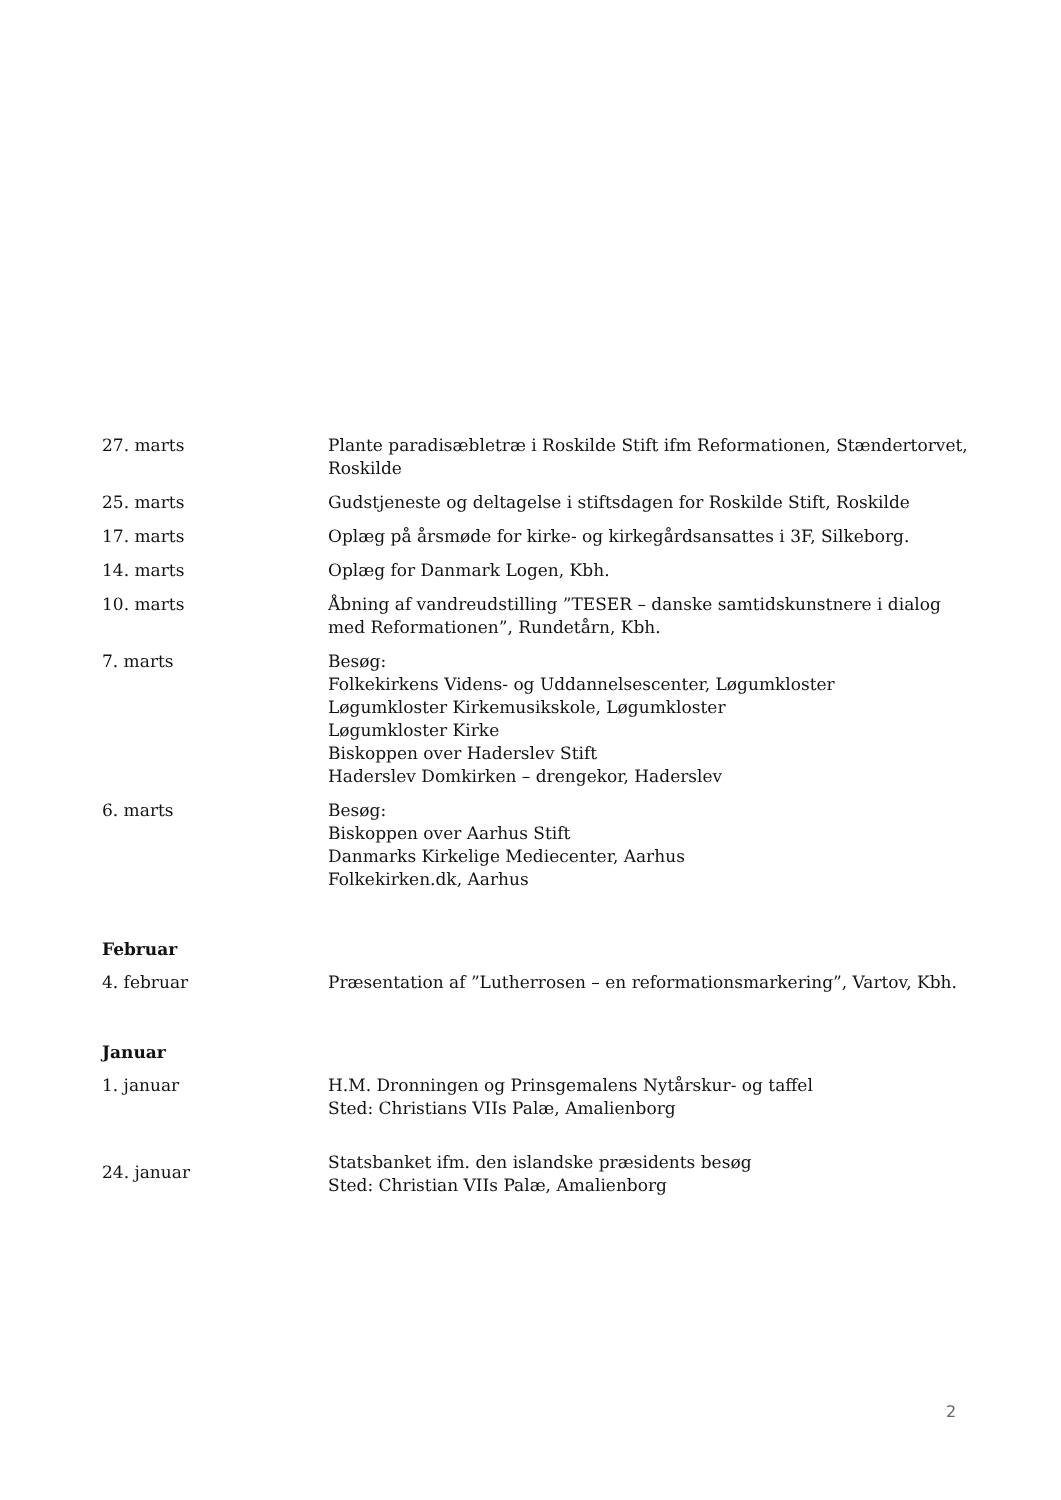| 27. marts | Plante paradisæbletræ i Roskilde Stift ifm Reformationen, Stændertorvet, Roskilde |
| 25. marts | Gudstjeneste og deltagelse i stiftsdagen for Roskilde Stift, Roskilde |
| 17. marts | Oplæg på årsmøde for kirke- og kirkegårdsansattes i 3F, Silkeborg. |
| 14. marts | Oplæg for Danmark Logen, Kbh. |
| 10. marts | Åbning af vandreudstilling ”TESER – danske samtidskunstnere i dialog med Reformationen”, Rundetårn, Kbh. |
| 7. marts | Besøg: Folkekirkens Videns- og Uddannelsescenter, Løgumkloster Løgumkloster Kirkemusikskole, Løgumkloster Løgumkloster Kirke Biskoppen over Haderslev Stift Haderslev Domkirken – drengekor, Haderslev |
| 6. marts | Besøg: Biskoppen over Aarhus Stift Danmarks Kirkelige Mediecenter, Aarhus Folkekirken.dk, Aarhus |
Februar
| 4. februar | Præsentation af ”Lutherrosen – en reformationsmarkering”, Vartov, Kbh. |
Januar
| 1. januar | H.M. Dronningen og Prinsgemalens Nytårskur- og taffel Sted: Christians VIIs Palæ, Amalienborg |
| 24. januar | Statsbanket ifm. den islandske præsidents besøg Sted: Christian VIIs Palæ, Amalienborg |
2